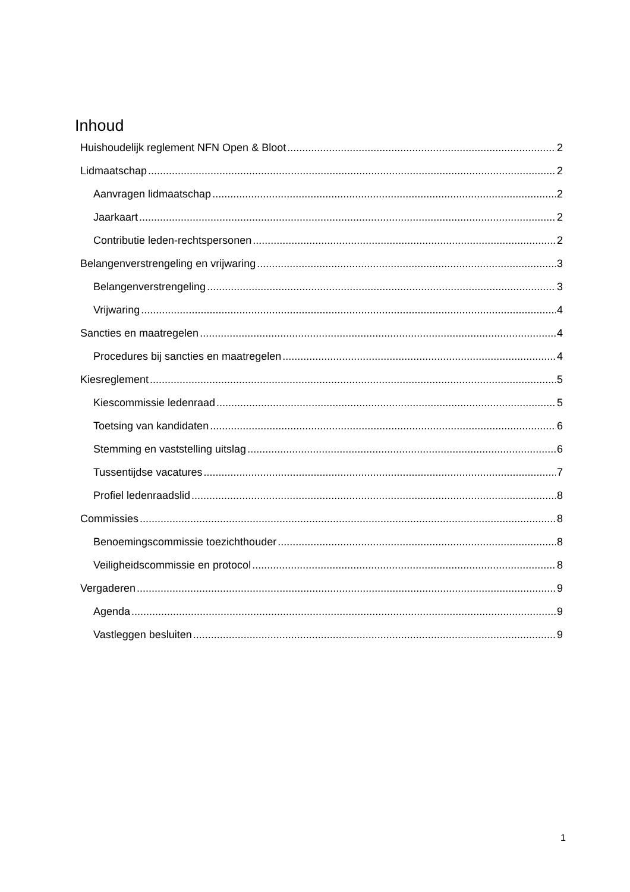Inhoud
Huishoudelijk reglement NFN Open & Bloot 2
Lidmaatschap 2
Aanvragen lidmaatschap 2
Jaarkaart 2
Contributie leden-rechtspersonen 2
Belangenverstrengeling en vrijwaring 3
Belangenverstrengeling 3
Vrijwaring 4
Sancties en maatregelen 4
Procedures bij sancties en maatregelen 4
Kiesreglement 5
Kiescommissie ledenraad 5
Toetsing van kandidaten 6
Stemming en vaststelling uitslag 6
Tussentijdse vacatures 7
Profiel ledenraadslid 8
Commissies 8
Benoemingscommissie toezichthouder 8
Veiligheidscommissie en protocol 8
Vergaderen 9
Agenda 9
Vastleggen besluiten 9
1